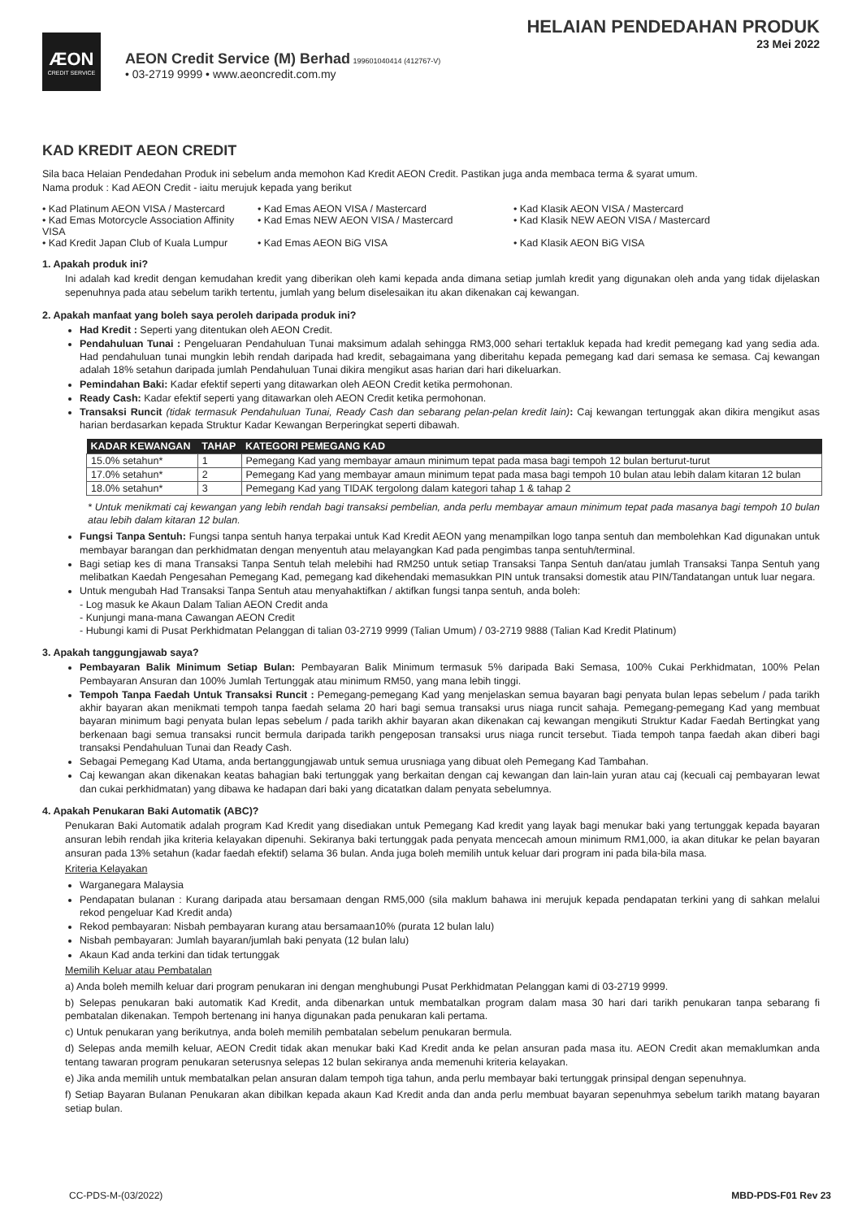ÆON
CREDIT SERVICE
AEON Credit Service (M) Berhad 199601040414 (412767-V)
• 03-2719 9999 • www.aeoncredit.com.my
HELAIAN PENDEDAHAN PRODUK
23 Mei 2022
KAD KREDIT AEON CREDIT
Sila baca Helaian Pendedahan Produk ini sebelum anda memohon Kad Kredit AEON Credit. Pastikan juga anda membaca terma & syarat umum.
Nama produk : Kad AEON Credit - iaitu merujuk kepada yang berikut
• Kad Platinum AEON VISA / Mastercard
• Kad Emas AEON VISA / Mastercard
• Kad Klasik AEON VISA / Mastercard
• Kad Emas Motorcycle Association Affinity VISA
• Kad Emas NEW AEON VISA / Mastercard
• Kad Klasik NEW AEON VISA / Mastercard
• Kad Kredit Japan Club of Kuala Lumpur
• Kad Emas AEON BiG VISA
• Kad Klasik AEON BiG VISA
1. Apakah produk ini?
Ini adalah kad kredit dengan kemudahan kredit yang diberikan oleh kami kepada anda dimana setiap jumlah kredit yang digunakan oleh anda yang tidak dijelaskan sepenuhnya pada atau sebelum tarikh tertentu, jumlah yang belum diselesaikan itu akan dikenakan caj kewangan.
2. Apakah manfaat yang boleh saya peroleh daripada produk ini?
Had Kredit : Seperti yang ditentukan oleh AEON Credit.
Pendahuluan Tunai : Pengeluaran Pendahuluan Tunai maksimum adalah sehingga RM3,000 sehari tertakluk kepada had kredit pemegang kad yang sedia ada. Had pendahuluan tunai mungkin lebih rendah daripada had kredit, sebagaimana yang diberitahu kepada pemegang kad dari semasa ke semasa. Caj kewangan adalah 18% setahun daripada jumlah Pendahuluan Tunai dikira mengikut asas harian dari hari dikeluarkan.
Pemindahan Baki: Kadar efektif seperti yang ditawarkan oleh AEON Credit ketika permohonan.
Ready Cash: Kadar efektif seperti yang ditawarkan oleh AEON Credit ketika permohonan.
Transaksi Runcit (tidak termasuk Pendahuluan Tunai, Ready Cash dan sebarang pelan-pelan kredit lain): Caj kewangan tertunggak akan dikira mengikut asas harian berdasarkan kepada Struktur Kadar Kewangan Berperingkat seperti dibawah.
| KADAR KEWANGAN | TAHAP | KATEGORI PEMEGANG KAD |
| --- | --- | --- |
| 15.0% setahun* | 1 | Pemegang Kad yang membayar amaun minimum tepat pada masa bagi tempoh 12 bulan berturut-turut |
| 17.0% setahun* | 2 | Pemegang Kad yang membayar amaun minimum tepat pada masa bagi tempoh 10 bulan atau lebih dalam kitaran 12 bulan |
| 18.0% setahun* | 3 | Pemegang Kad yang TIDAK tergolong dalam kategori tahap 1 & tahap 2 |
* Untuk menikmati caj kewangan yang lebih rendah bagi transaksi pembelian, anda perlu membayar amaun minimum tepat pada masanya bagi tempoh 10 bulan atau lebih dalam kitaran 12 bulan.
Fungsi Tanpa Sentuh: Fungsi tanpa sentuh hanya terpakai untuk Kad Kredit AEON yang menampilkan logo tanpa sentuh dan membolehkan Kad digunakan untuk membayar barangan dan perkhidmatan dengan menyentuh atau melayangkan Kad pada pengimbas tanpa sentuh/terminal.
Bagi setiap kes di mana Transaksi Tanpa Sentuh telah melebihi had RM250 untuk setiap Transaksi Tanpa Sentuh dan/atau jumlah Transaksi Tanpa Sentuh yang melibatkan Kaedah Pengesahan Pemegang Kad, pemegang kad dikehendaki memasukkan PIN untuk transaksi domestik atau PIN/Tandatangan untuk luar negara.
Untuk mengubah Had Transaksi Tanpa Sentuh atau menyahaktifkan / aktifkan fungsi tanpa sentuh, anda boleh:
- Log masuk ke Akaun Dalam Talian AEON Credit anda
- Kunjungi mana-mana Cawangan AEON Credit
- Hubungi kami di Pusat Perkhidmatan Pelanggan di talian 03-2719 9999 (Talian Umum) / 03-2719 9888 (Talian Kad Kredit Platinum)
3. Apakah tanggungjawab saya?
Pembayaran Balik Minimum Setiap Bulan: Pembayaran Balik Minimum termasuk 5% daripada Baki Semasa, 100% Cukai Perkhidmatan, 100% Pelan Pembayaran Ansuran dan 100% Jumlah Tertunggak atau minimum RM50, yang mana lebih tinggi.
Tempoh Tanpa Faedah Untuk Transaksi Runcit : Pemegang-pemegang Kad yang menjelaskan semua bayaran bagi penyata bulan lepas sebelum / pada tarikh akhir bayaran akan menikmati tempoh tanpa faedah selama 20 hari bagi semua transaksi urus niaga runcit sahaja. Pemegang-pemegang Kad yang membuat bayaran minimum bagi penyata bulan lepas sebelum / pada tarikh akhir bayaran akan dikenakan caj kewangan mengikuti Struktur Kadar Faedah Bertingkat yang berkenaan bagi semua transaksi runcit bermula daripada tarikh pengeposan transaksi urus niaga runcit tersebut. Tiada tempoh tanpa faedah akan diberi bagi transaksi Pendahuluan Tunai dan Ready Cash.
Sebagai Pemegang Kad Utama, anda bertanggungjawab untuk semua urusniaga yang dibuat oleh Pemegang Kad Tambahan.
Caj kewangan akan dikenakan keatas bahagian baki tertunggak yang berkaitan dengan caj kewangan dan lain-lain yuran atau caj (kecuali caj pembayaran lewat dan cukai perkhidmatan) yang dibawa ke hadapan dari baki yang dicatatkan dalam penyata sebelumnya.
4. Apakah Penukaran Baki Automatik (ABC)?
Penukaran Baki Automatik adalah program Kad Kredit yang disediakan untuk Pemegang Kad kredit yang layak bagi menukar baki yang tertunggak kepada bayaran ansuran lebih rendah jika kriteria kelayakan dipenuhi. Sekiranya baki tertunggak pada penyata mencecah amoun minimum RM1,000, ia akan ditukar ke pelan bayaran ansuran pada 13% setahun (kadar faedah efektif) selama 36 bulan. Anda juga boleh memilih untuk keluar dari program ini pada bila-bila masa.
Kriteria Kelayakan
Warganegara Malaysia
Pendapatan bulanan : Kurang daripada atau bersamaan dengan RM5,000 (sila maklum bahawa ini merujuk kepada pendapatan terkini yang di sahkan melalui rekod pengeluar Kad Kredit anda)
Rekod pembayaran: Nisbah pembayaran kurang atau bersamaan10% (purata 12 bulan lalu)
Nisbah pembayaran: Jumlah bayaran/jumlah baki penyata (12 bulan lalu)
Akaun Kad anda terkini dan tidak tertunggak
Memilih Keluar atau Pembatalan
a) Anda boleh memilh keluar dari program penukaran ini dengan menghubungi Pusat Perkhidmatan Pelanggan kami di 03-2719 9999.
b) Selepas penukaran baki automatik Kad Kredit, anda dibenarkan untuk membatalkan program dalam masa 30 hari dari tarikh penukaran tanpa sebarang fi pembatalan dikenakan. Tempoh bertenang ini hanya digunakan pada penukaran kali pertama.
c) Untuk penukaran yang berikutnya, anda boleh memilih pembatalan sebelum penukaran bermula.
d) Selepas anda memilh keluar, AEON Credit tidak akan menukar baki Kad Kredit anda ke pelan ansuran pada masa itu. AEON Credit akan memaklumkan anda tentang tawaran program penukaran seterusnya selepas 12 bulan sekiranya anda memenuhi kriteria kelayakan.
e) Jika anda memilih untuk membatalkan pelan ansuran dalam tempoh tiga tahun, anda perlu membayar baki tertunggak prinsipal dengan sepenuhnya.
f) Setiap Bayaran Bulanan Penukaran akan dibilkan kepada akaun Kad Kredit anda dan anda perlu membuat bayaran sepenuhmya sebelum tarikh matang bayaran setiap bulan.
CC-PDS-M-(03/2022) MBD-PDS-F01 Rev 23